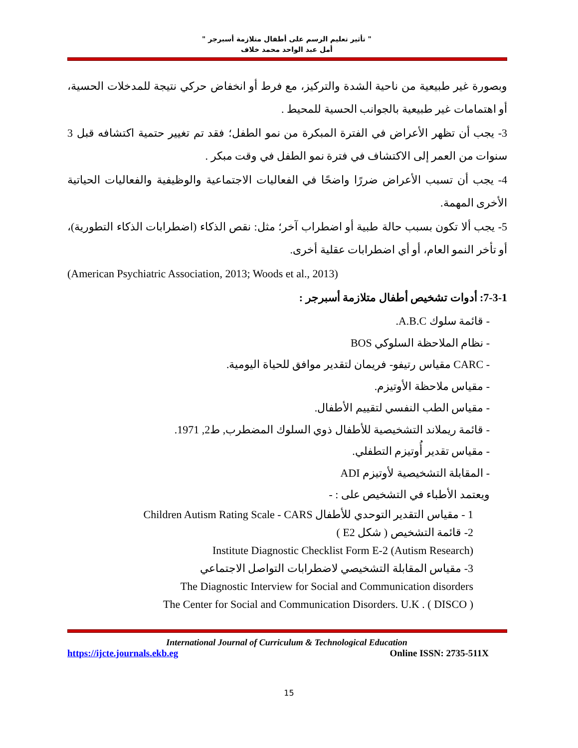" تأثير تعليم الرسم على أطفال متلازمة أسبرجر "
أمل عبد الواحد محمد خلاف
وبصورة غير طبيعية من ناحية الشدة والتركيز، مع فرط أو انخفاض حركي نتيجة للمدخلات الحسية، أو اهتمامات غير طبيعية بالجوانب الحسية للمحيط .
3- يجب أن تظهر الأعراض في الفترة المبكرة من نمو الطفل؛ فقد تم تغيير حتمية اكتشافه قبل 3 سنوات من العمر إلى الاكتشاف في فترة نمو الطفل في وقت مبكر .
4- يجب أن تسبب الأعراض ضررًا واضحًا في الفعاليات الاجتماعية والوظيفية والفعاليات الحياتية الأخرى المهمة.
5- يجب ألا تكون بسبب حالة طبية أو اضطراب آخر؛ مثل: نقص الذكاء (اضطرابات الذكاء التطورية)، أو تأخر النمو العام، أو أي اضطرابات عقلية أخرى.
(American Psychiatric Association, 2013; Woods et al., 2013)
7-3-1: أدوات تشخيص أطفال متلازمة أسبرجر :
- قائمة سلوك A.B.C.
- نظام الملاحظة السلوكي BOS
- CARC مقياس رتيفو- فريمان لتقدير موافق للحياة اليومية.
- مقياس ملاحظة الأوتيزم.
- مقياس الطب النفسي لتقييم الأطفال.
- قائمة ريملاند التشخيصية للأطفال ذوي السلوك المضطرب, ط2, 1971.
- مقياس تقدير أُوتيزم التطفلي.
- المقابلة التشخيصية لأوتيزم ADI
ويعتمد الأطباء في التشخيص على : -
1 - مقياس التقدير التوحدي للأطفال Children Autism Rating Scale - CARS
2- قائمة التشخيص ( شكل E2 )
(Institute Diagnostic Checklist Form E-2 (Autism Research
3- مقياس المقابلة التشخيصي لاضطرابات التواصل الاجتماعي
The Diagnostic Interview for Social and Communication disorders
The Center for Social and Communication Disorders. U.K . ( DISCO )
International Journal of Curriculum & Technological Education
https://ijcte.journals.ekb.eg Online ISSN: 2735-511X
15